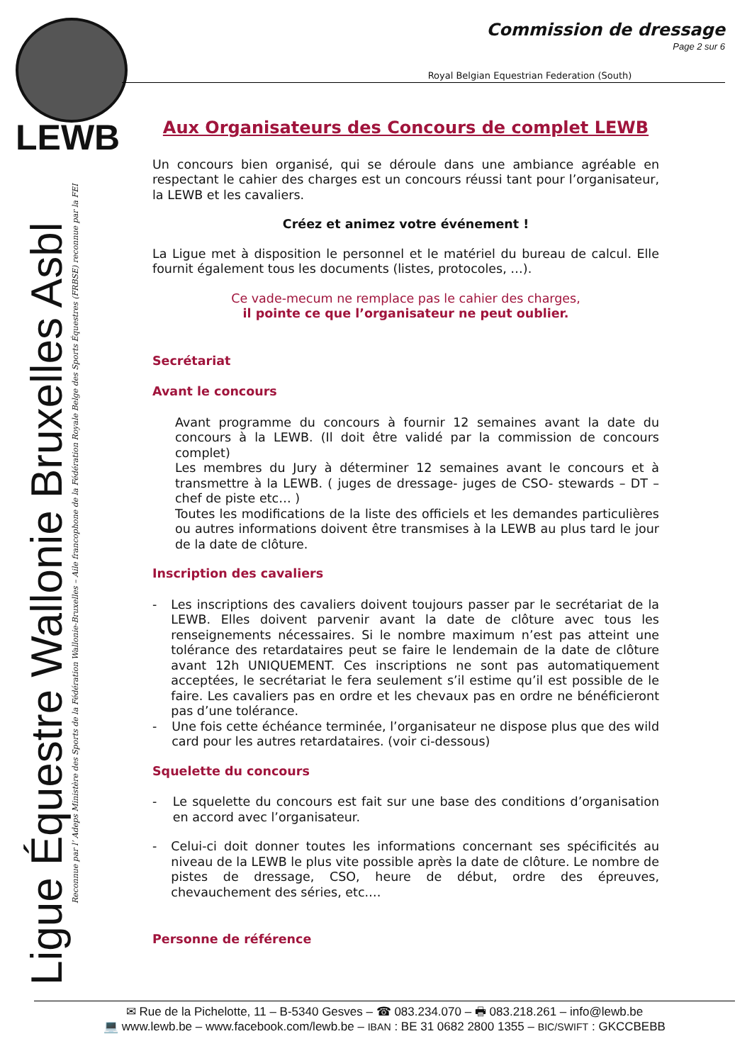LEWB
Ligue Équestre Wallonie Bruxelles Asbl
Reconnue par l’ Adeps Ministère des Sports de la Fédération Wallonie-Bruxelles – Aile francophone de la Fédération Royale Belge des Sports Équestres (FRBSE) reconnue par la FEI
Commission de dressage
Page 2 sur 6
Royal Belgian Equestrian Federation (South)
Aux Organisateurs des Concours de complet LEWB
Un concours bien organisé, qui se déroule dans une ambiance agréable en respectant le cahier des charges est un concours réussi tant pour l’organisateur, la LEWB et les cavaliers.
Créez et animez votre événement !
La Ligue met à disposition le personnel et le matériel du bureau de calcul. Elle fournit également tous les documents (listes, protocoles, …).
Ce vade-mecum ne remplace pas le cahier des charges,
il pointe ce que l’organisateur ne peut oublier.
Secrétariat
Avant le concours
Avant programme du concours à fournir 12 semaines avant la date du concours à la LEWB. (Il doit être validé par la commission de concours complet)
Les membres du Jury à déterminer 12 semaines avant le concours et à transmettre à la LEWB. ( juges de dressage- juges de CSO- stewards – DT – chef de piste etc… )
Toutes les modifications de la liste des officiels et les demandes particulières ou autres informations doivent être transmises à la LEWB au plus tard le jour de la date de clôture.
Inscription des cavaliers
- Les inscriptions des cavaliers doivent toujours passer par le secrétariat de la LEWB. Elles doivent parvenir avant la date de clôture avec tous les renseignements nécessaires. Si le nombre maximum n’est pas atteint une tolérance des retardataires peut se faire le lendemain de la date de clôture avant 12h UNIQUEMENT. Ces inscriptions ne sont pas automatiquement acceptées, le secrétariat le fera seulement s’il estime qu’il est possible de le faire. Les cavaliers pas en ordre et les chevaux pas en ordre ne bénéficieront pas d’une tolérance.
- Une fois cette échéance terminée, l’organisateur ne dispose plus que des wild card pour les autres retardataires. (voir ci-dessous)
Squelette du concours
- Le squelette du concours est fait sur une base des conditions d’organisation en accord avec l’organisateur.
- Celui-ci doit donner toutes les informations concernant ses spécificités au niveau de la LEWB le plus vite possible après la date de clôture. Le nombre de pistes de dressage, CSO, heure de début, ordre des épreuves, chevauchement des séries, etc.…
Personne de référence
✉ Rue de la Pichelotte, 11 – B-5340 Gesves – ☎ 083.234.070 – 🖶 083.218.261 – info@lewb.be
💻 www.lewb.be – www.facebook.com/lewb.be – IBAN : BE 31 0682 2800 1355 – BIC/SWIFT : GKCCBEBB